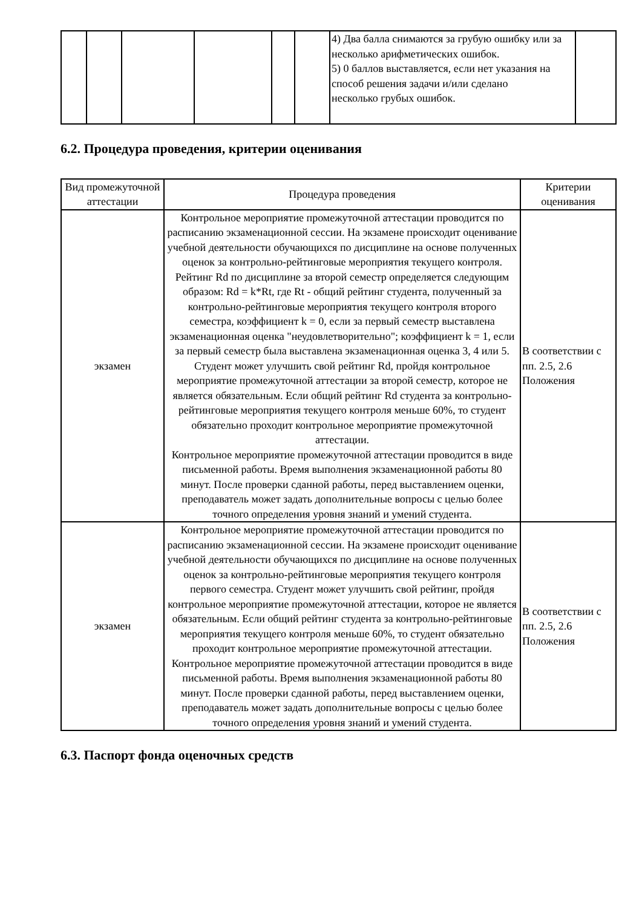| | | | | | | 4) Два балла снимаются за грубую ошибку или за несколько арифметических ошибок. 5) 0 баллов выставляется, если нет указания на способ решения задачи и/или сделано несколько грубых ошибок. | |
6.2. Процедура проведения, критерии оценивания
| Вид промежуточной аттестации | Процедура проведения | Критерии оценивания |
| --- | --- | --- |
| экзамен | Контрольное мероприятие промежуточной аттестации проводится по расписанию экзаменационной сессии. На экзамене происходит оценивание учебной деятельности обучающихся по дисциплине на основе полученных оценок за контрольно-рейтинговые мероприятия текущего контроля. Рейтинг Rd по дисциплине за второй семестр определяется следующим образом: Rd = k*Rt, где Rt - общий рейтинг студента, полученный за контрольно-рейтинговые мероприятия текущего контроля второго семестра, коэффициент k = 0, если за первый семестр выставлена экзаменационная оценка "неудовлетворительно"; коэффициент k = 1, если за первый семестр была выставлена экзаменационная оценка 3, 4 или 5. Студент может улучшить свой рейтинг Rd, пройдя контрольное мероприятие промежуточной аттестации за второй семестр, которое не является обязательным. Если общий рейтинг Rd студента за контрольно-рейтинговые мероприятия текущего контроля меньше 60%, то студент обязательно проходит контрольное мероприятие промежуточной аттестации. Контрольное мероприятие промежуточной аттестации проводится в виде письменной работы. Время выполнения экзаменационной работы 80 минут. После проверки сданной работы, перед выставлением оценки, преподаватель может задать дополнительные вопросы с целью более точного определения уровня знаний и умений студента. | В соответствии с пп. 2.5, 2.6 Положения |
| экзамен | Контрольное мероприятие промежуточной аттестации проводится по расписанию экзаменационной сессии. На экзамене происходит оценивание учебной деятельности обучающихся по дисциплине на основе полученных оценок за контрольно-рейтинговые мероприятия текущего контроля первого семестра. Студент может улучшить свой рейтинг, пройдя контрольное мероприятие промежуточной аттестации, которое не является обязательным. Если общий рейтинг студента за контрольно-рейтинговые мероприятия текущего контроля меньше 60%, то студент обязательно проходит контрольное мероприятие промежуточной аттестации. Контрольное мероприятие промежуточной аттестации проводится в виде письменной работы. Время выполнения экзаменационной работы 80 минут. После проверки сданной работы, перед выставлением оценки, преподаватель может задать дополнительные вопросы с целью более точного определения уровня знаний и умений студента. | В соответствии с пп. 2.5, 2.6 Положения |
6.3. Паспорт фонда оценочных средств